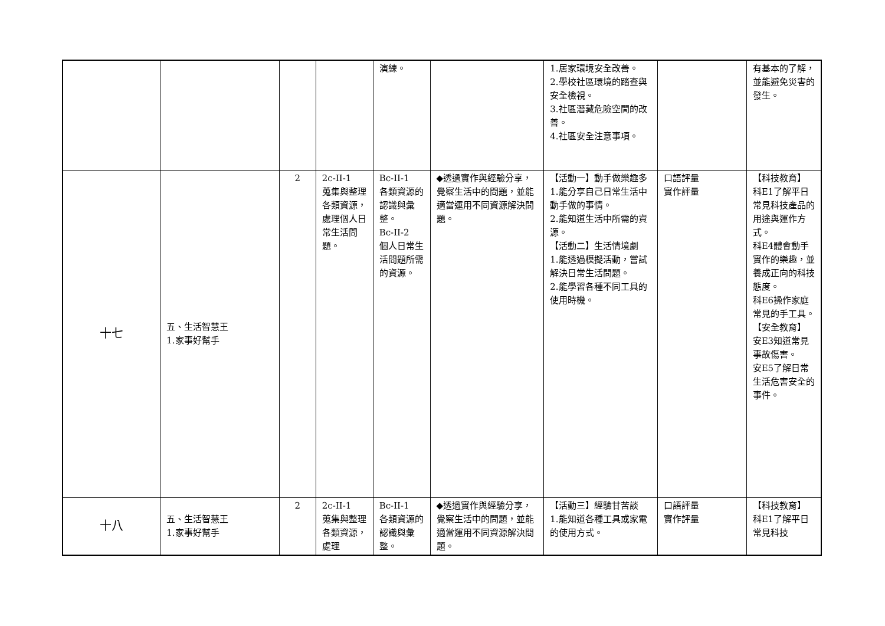| | | | | 演練。 | | 1.居家環境安全改善。 2.學校社區環境的踏查與安全檢視。 3.社區潛藏危險空間的改善。 4.社區安全注意事項。 | | 有基本的了解，並能避免災害的發生。 |
| 十七 | 五、生活智慧王 1.家事好幫手 | 2 | 2c-II-1 蒐集與整理各類資源，處理個人日常生活問題。 | Bc-II-1 各類資源的認識與彙整。 Bc-II-2 個人日常生活問題所需的資源。 | ◆透過實作與經驗分享，覺察生活中的問題，並能適當運用不同資源解決問題。 | 【活動一】動手做樂趣多 1.能分享自己日常生活中動手做的事情。 2.能知道生活中所需的資源。 【活動二】生活情境劇 1.能透過模擬活動，嘗試解決日常生活問題。 2.能學習各種不同工具的使用時機。 | 口語評量 實作評量 | 【科技教育】 科E1了解平日常見科技產品的用途與運作方式。 科E4體會動手實作的樂趣，並養成正向的科技態度。 科E6操作家庭常見的手工具。 【安全教育】 安E3知道常見事故傷害。 安E5了解日常生活危害安全的事件。 |
| 十八 | 五、生活智慧王 1.家事好幫手 | 2 | 2c-II-1 蒐集與整理各類資源，處理 | Bc-II-1 各類資源的認識與彙整。 | ◆透過實作與經驗分享，覺察生活中的問題，並能適當運用不同資源解決問題。 | 【活動三】經驗甘苦談 1.能知道各種工具或家電的使用方式。 | 口語評量 實作評量 | 【科技教育】 科E1了解平日常見科技 |